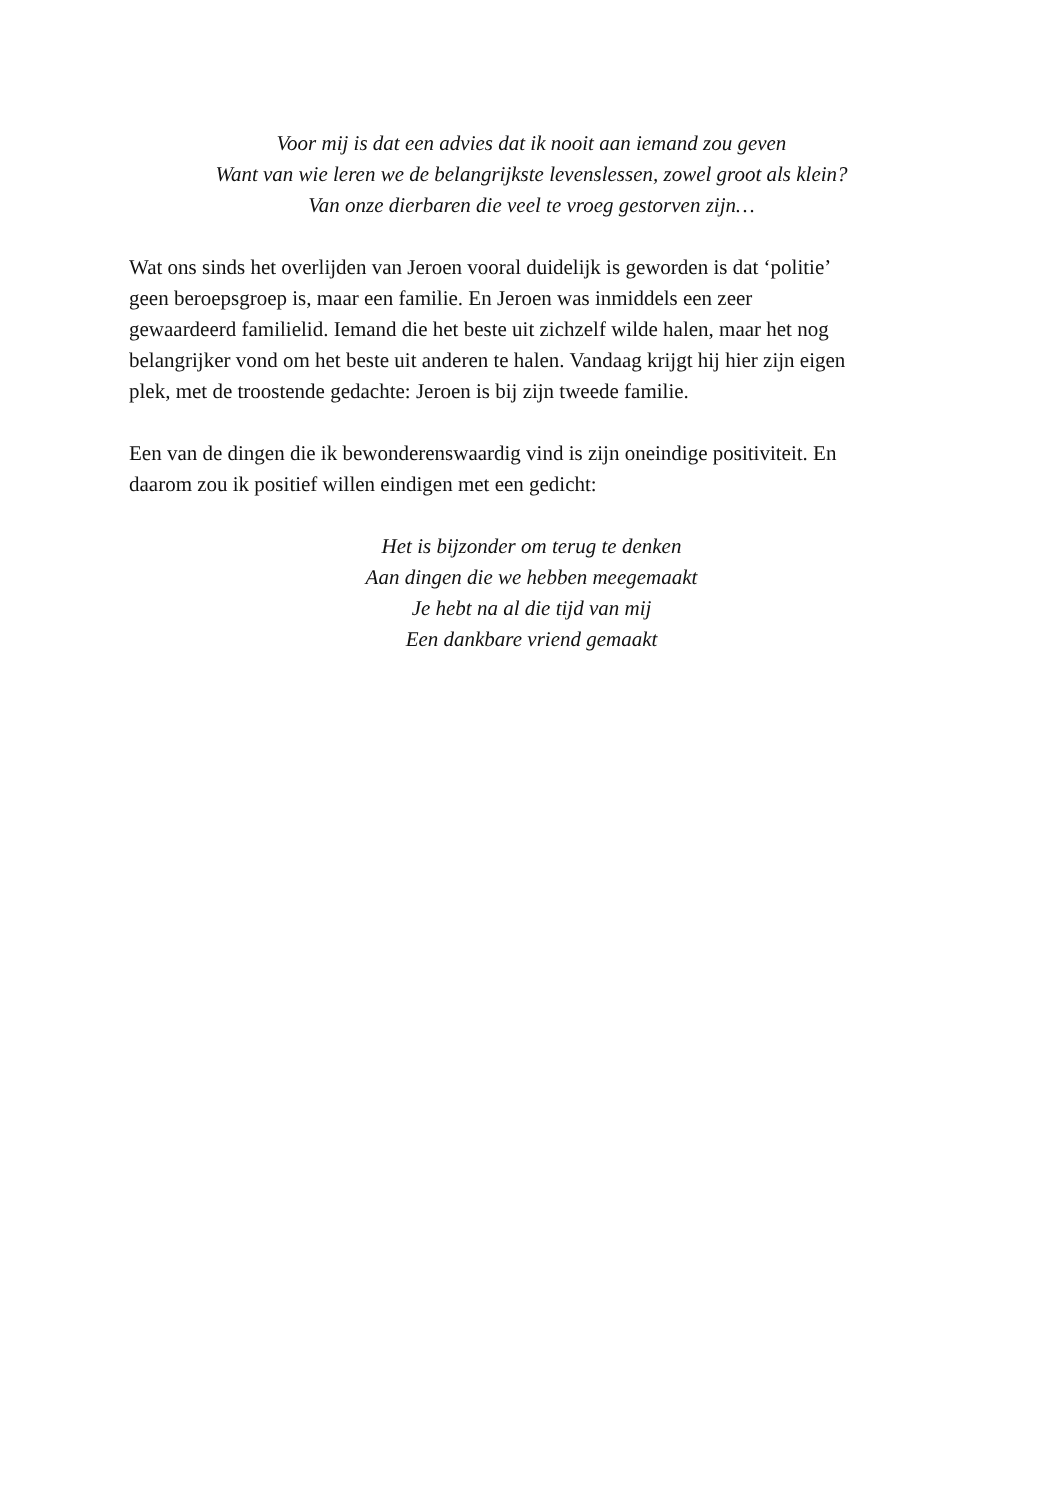Voor mij is dat een advies dat ik nooit aan iemand zou geven
Want van wie leren we de belangrijkste levenslessen, zowel groot als klein?
Van onze dierbaren die veel te vroeg gestorven zijn…
Wat ons sinds het overlijden van Jeroen vooral duidelijk is geworden is dat ‘politie’
geen beroepsgroep is, maar een familie. En Jeroen was inmiddels een zeer
gewaardeerd familielid. Iemand die het beste uit zichzelf wilde halen, maar het nog
belangrijker vond om het beste uit anderen te halen. Vandaag krijgt hij hier zijn eigen
plek, met de troostende gedachte: Jeroen is bij zijn tweede familie.
Een van de dingen die ik bewonderenswaardig vind is zijn oneindige positiviteit. En
daarom zou ik positief willen eindigen met een gedicht:
Het is bijzonder om terug te denken
Aan dingen die we hebben meegemaakt
Je hebt na al die tijd van mij
Een dankbare vriend gemaakt